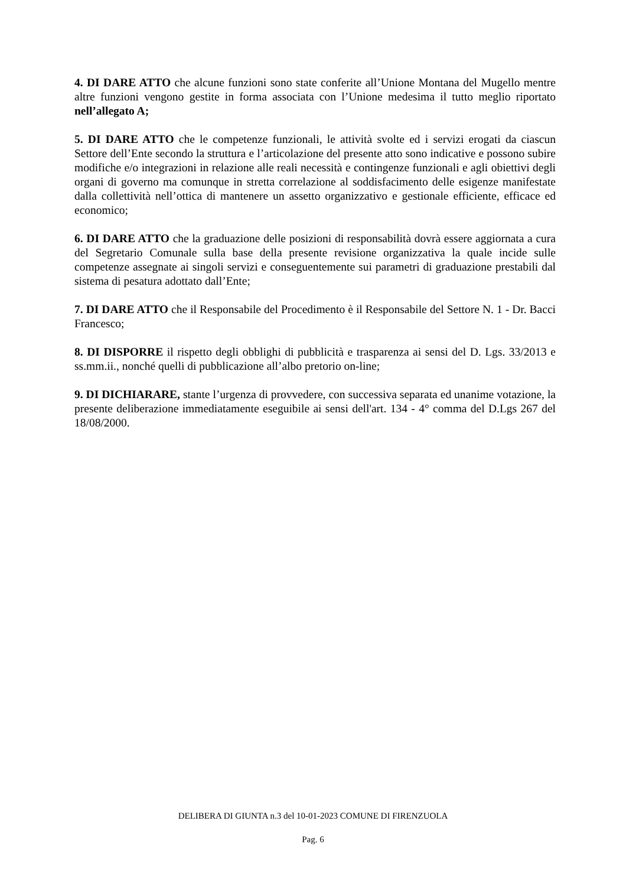4. DI DARE ATTO che alcune funzioni sono state conferite all’Unione Montana del Mugello mentre altre funzioni vengono gestite in forma associata con l’Unione medesima il tutto meglio riportato nell’allegato A;
5. DI DARE ATTO che le competenze funzionali, le attività svolte ed i servizi erogati da ciascun Settore dell’Ente secondo la struttura e l’articolazione del presente atto sono indicative e possono subire modifiche e/o integrazioni in relazione alle reali necessità e contingenze funzionali e agli obiettivi degli organi di governo ma comunque in stretta correlazione al soddisfacimento delle esigenze manifestate dalla collettività nell’ottica di mantenere un assetto organizzativo e gestionale efficiente, efficace ed economico;
6. DI DARE ATTO che la graduazione delle posizioni di responsabilità dovrà essere aggiornata a cura del Segretario Comunale sulla base della presente revisione organizzativa la quale incide sulle competenze assegnate ai singoli servizi e conseguentemente sui parametri di graduazione prestabili dal sistema di pesatura adottato dall’Ente;
7. DI DARE ATTO che il Responsabile del Procedimento è il Responsabile del Settore N. 1 - Dr. Bacci Francesco;
8. DI DISPORRE il rispetto degli obblighi di pubblicità e trasparenza ai sensi del D. Lgs. 33/2013 e ss.mm.ii., nonché quelli di pubblicazione all’albo pretorio on-line;
9. DI DICHIARARE, stante l’urgenza di provvedere, con successiva separata ed unanime votazione, la presente deliberazione immediatamente eseguibile ai sensi dell'art. 134 - 4° comma del D.Lgs 267 del 18/08/2000.
DELIBERA DI GIUNTA n.3 del 10-01-2023 COMUNE DI FIRENZUOLA
Pag. 6